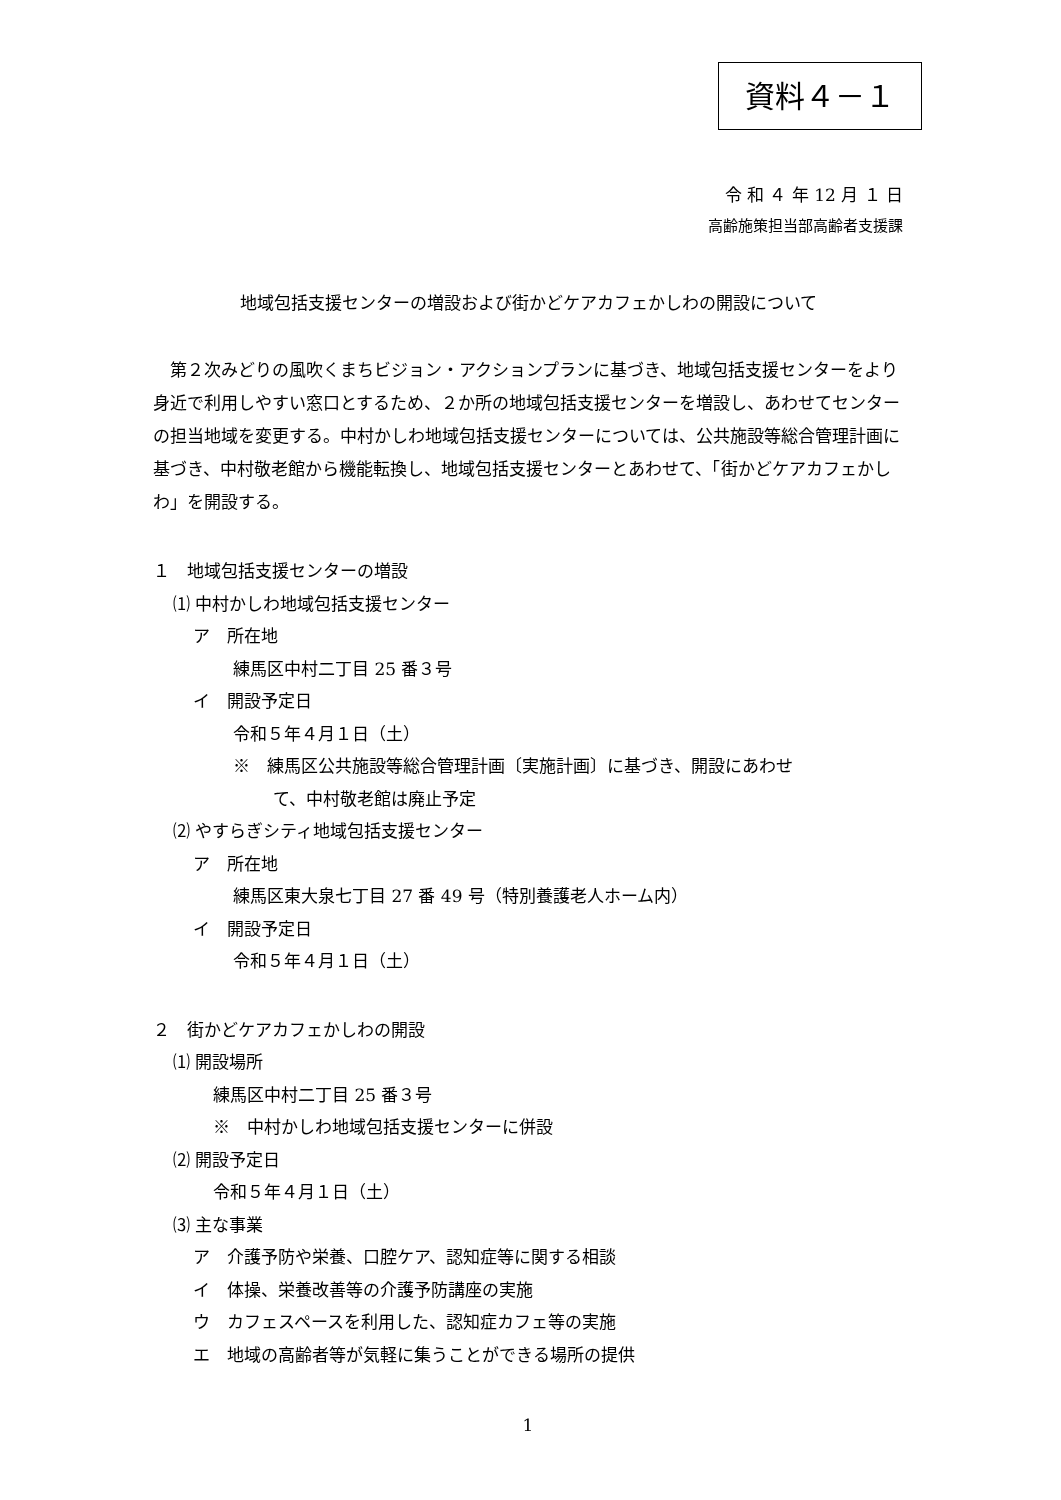資料４－１
令 和 ４ 年 12 月 １ 日
高齢施策担当部高齢者支援課
地域包括支援センターの増設および街かどケアカフェかしわの開設について
第２次みどりの風吹くまちビジョン・アクションプランに基づき、地域包括支援センターをより身近で利用しやすい窓口とするため、２か所の地域包括支援センターを増設し、あわせてセンターの担当地域を変更する。中村かしわ地域包括支援センターについては、公共施設等総合管理計画に基づき、中村敬老館から機能転換し、地域包括支援センターとあわせて、「街かどケアカフェかしわ」を開設する。
１　地域包括支援センターの増設
⑴ 中村かしわ地域包括支援センター
ア　所在地
練馬区中村二丁目 25 番３号
イ　開設予定日
令和５年４月１日（土）
※　練馬区公共施設等総合管理計画〔実施計画〕に基づき、開設にあわせ
て、中村敬老館は廃止予定
⑵ やすらぎシティ地域包括支援センター
ア　所在地
練馬区東大泉七丁目 27 番 49 号（特別養護老人ホーム内）
イ　開設予定日
令和５年４月１日（土）
２　街かどケアカフェかしわの開設
⑴ 開設場所
練馬区中村二丁目 25 番３号
※　中村かしわ地域包括支援センターに併設
⑵ 開設予定日
令和５年４月１日（土）
⑶ 主な事業
ア　介護予防や栄養、口腔ケア、認知症等に関する相談
イ　体操、栄養改善等の介護予防講座の実施
ウ　カフェスペースを利用した、認知症カフェ等の実施
エ　地域の高齢者等が気軽に集うことができる場所の提供
1